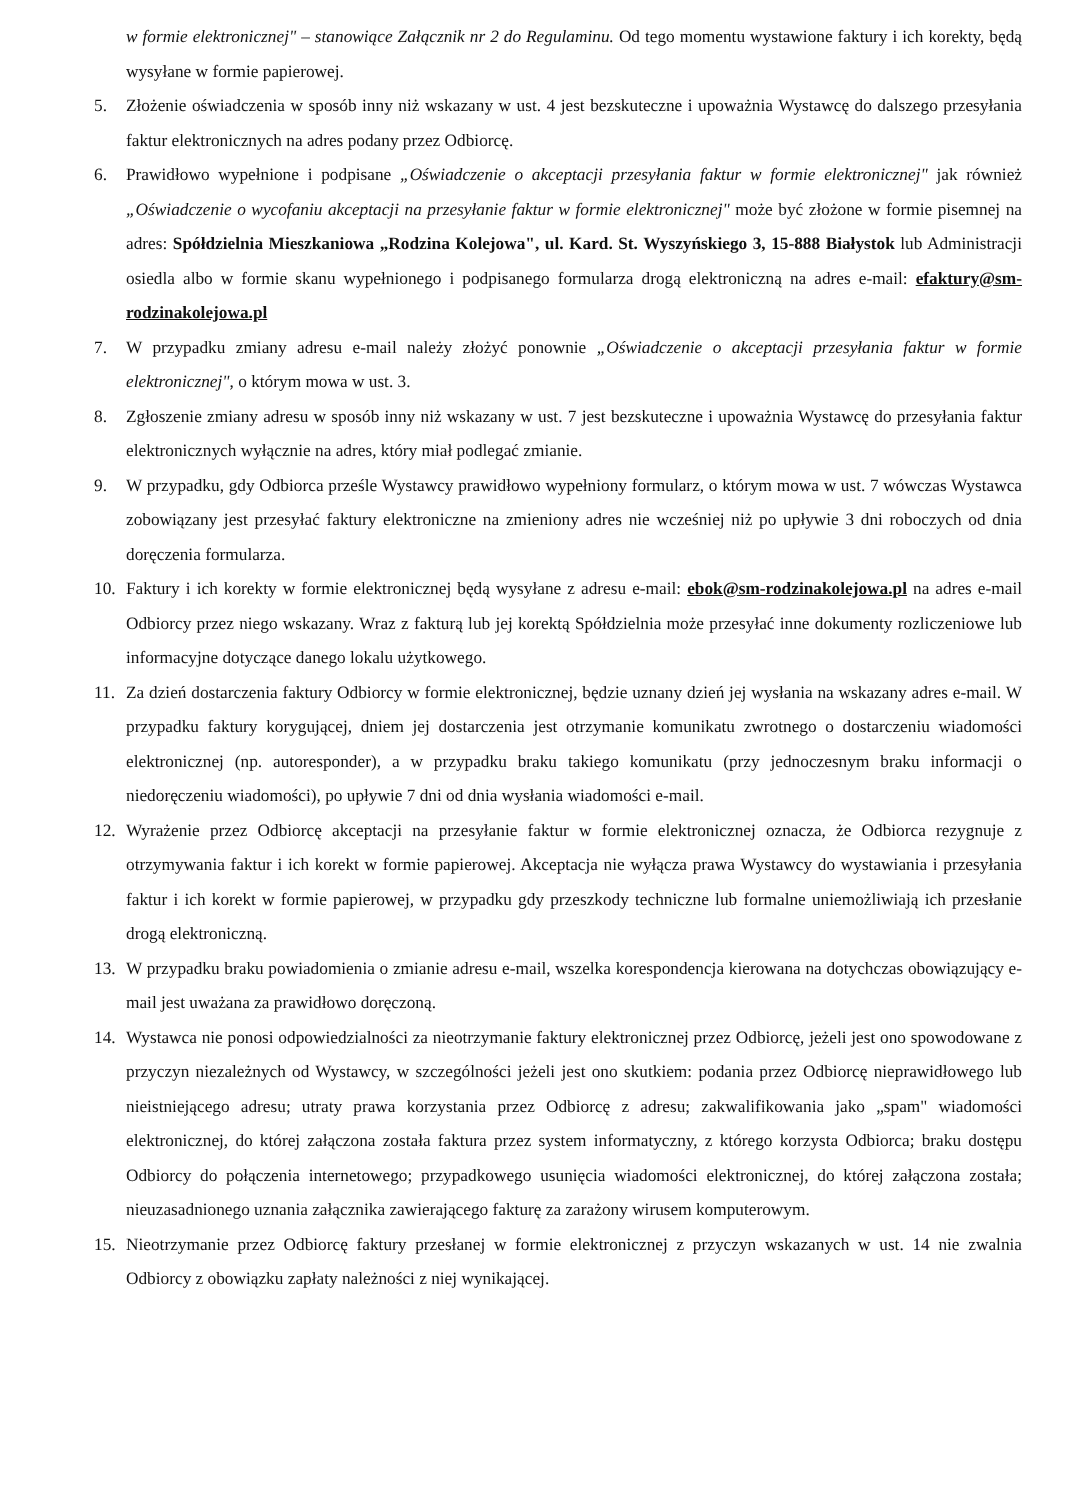w formie elektronicznej" – stanowiące Załącznik nr 2 do Regulaminu. Od tego momentu wystawione faktury i ich korekty, będą wysyłane w formie papierowej.
5. Złożenie oświadczenia w sposób inny niż wskazany w ust. 4 jest bezskuteczne i upoważnia Wystawcę do dalszego przesyłania faktur elektronicznych na adres podany przez Odbiorcę.
6. Prawidłowo wypełnione i podpisane „Oświadczenie o akceptacji przesyłania faktur w formie elektronicznej" jak również „Oświadczenie o wycofaniu akceptacji na przesyłanie faktur w formie elektronicznej" może być złożone w formie pisemnej na adres: Spółdzielnia Mieszkaniowa „Rodzina Kolejowa", ul. Kard. St. Wyszyńskiego 3, 15-888 Białystok lub Administracji osiedla albo w formie skanu wypełnionego i podpisanego formularza drogą elektroniczną na adres e-mail: efaktury@sm-rodzinakolejowa.pl
7. W przypadku zmiany adresu e-mail należy złożyć ponownie „Oświadczenie o akceptacji przesyłania faktur w formie elektronicznej", o którym mowa w ust. 3.
8. Zgłoszenie zmiany adresu w sposób inny niż wskazany w ust. 7 jest bezskuteczne i upoważnia Wystawcę do przesyłania faktur elektronicznych wyłącznie na adres, który miał podlegać zmianie.
9. W przypadku, gdy Odbiorca prześle Wystawcy prawidłowo wypełniony formularz, o którym mowa w ust. 7 wówczas Wystawca zobowiązany jest przesyłać faktury elektroniczne na zmieniony adres nie wcześniej niż po upływie 3 dni roboczych od dnia doręczenia formularza.
10. Faktury i ich korekty w formie elektronicznej będą wysyłane z adresu e-mail: ebok@sm-rodzinakolejowa.pl na adres e-mail Odbiorcy przez niego wskazany. Wraz z fakturą lub jej korektą Spółdzielnia może przesyłać inne dokumenty rozliczeniowe lub informacyjne dotyczące danego lokalu użytkowego.
11. Za dzień dostarczenia faktury Odbiorcy w formie elektronicznej, będzie uznany dzień jej wysłania na wskazany adres e-mail. W przypadku faktury korygującej, dniem jej dostarczenia jest otrzymanie komunikatu zwrotnego o dostarczeniu wiadomości elektronicznej (np. autoresponder), a w przypadku braku takiego komunikatu (przy jednoczesnym braku informacji o niedoręczeniu wiadomości), po upływie 7 dni od dnia wysłania wiadomości e-mail.
12. Wyrażenie przez Odbiorcę akceptacji na przesyłanie faktur w formie elektronicznej oznacza, że Odbiorca rezygnuje z otrzymywania faktur i ich korekt w formie papierowej. Akceptacja nie wyłącza prawa Wystawcy do wystawiania i przesyłania faktur i ich korekt w formie papierowej, w przypadku gdy przeszkody techniczne lub formalne uniemożliwiają ich przesłanie drogą elektroniczną.
13. W przypadku braku powiadomienia o zmianie adresu e-mail, wszelka korespondencja kierowana na dotychczas obowiązujący e-mail jest uważana za prawidłowo doręczoną.
14. Wystawca nie ponosi odpowiedzialności za nieotrzymanie faktury elektronicznej przez Odbiorcę, jeżeli jest ono spowodowane z przyczyn niezależnych od Wystawcy, w szczególności jeżeli jest ono skutkiem: podania przez Odbiorcę nieprawidłowego lub nieistniejącego adresu; utraty prawa korzystania przez Odbiorcę z adresu; zakwalifikowania jako „spam" wiadomości elektronicznej, do której załączona została faktura przez system informatyczny, z którego korzysta Odbiorca; braku dostępu Odbiorcy do połączenia internetowego; przypadkowego usunięcia wiadomości elektronicznej, do której załączona została; nieuzasadnionego uznania załącznika zawierającego fakturę za zarażony wirusem komputerowym.
15. Nieotrzymanie przez Odbiorcę faktury przesłanej w formie elektronicznej z przyczyn wskazanych w ust. 14 nie zwalnia Odbiorcy z obowiązku zapłaty należności z niej wynikającej.